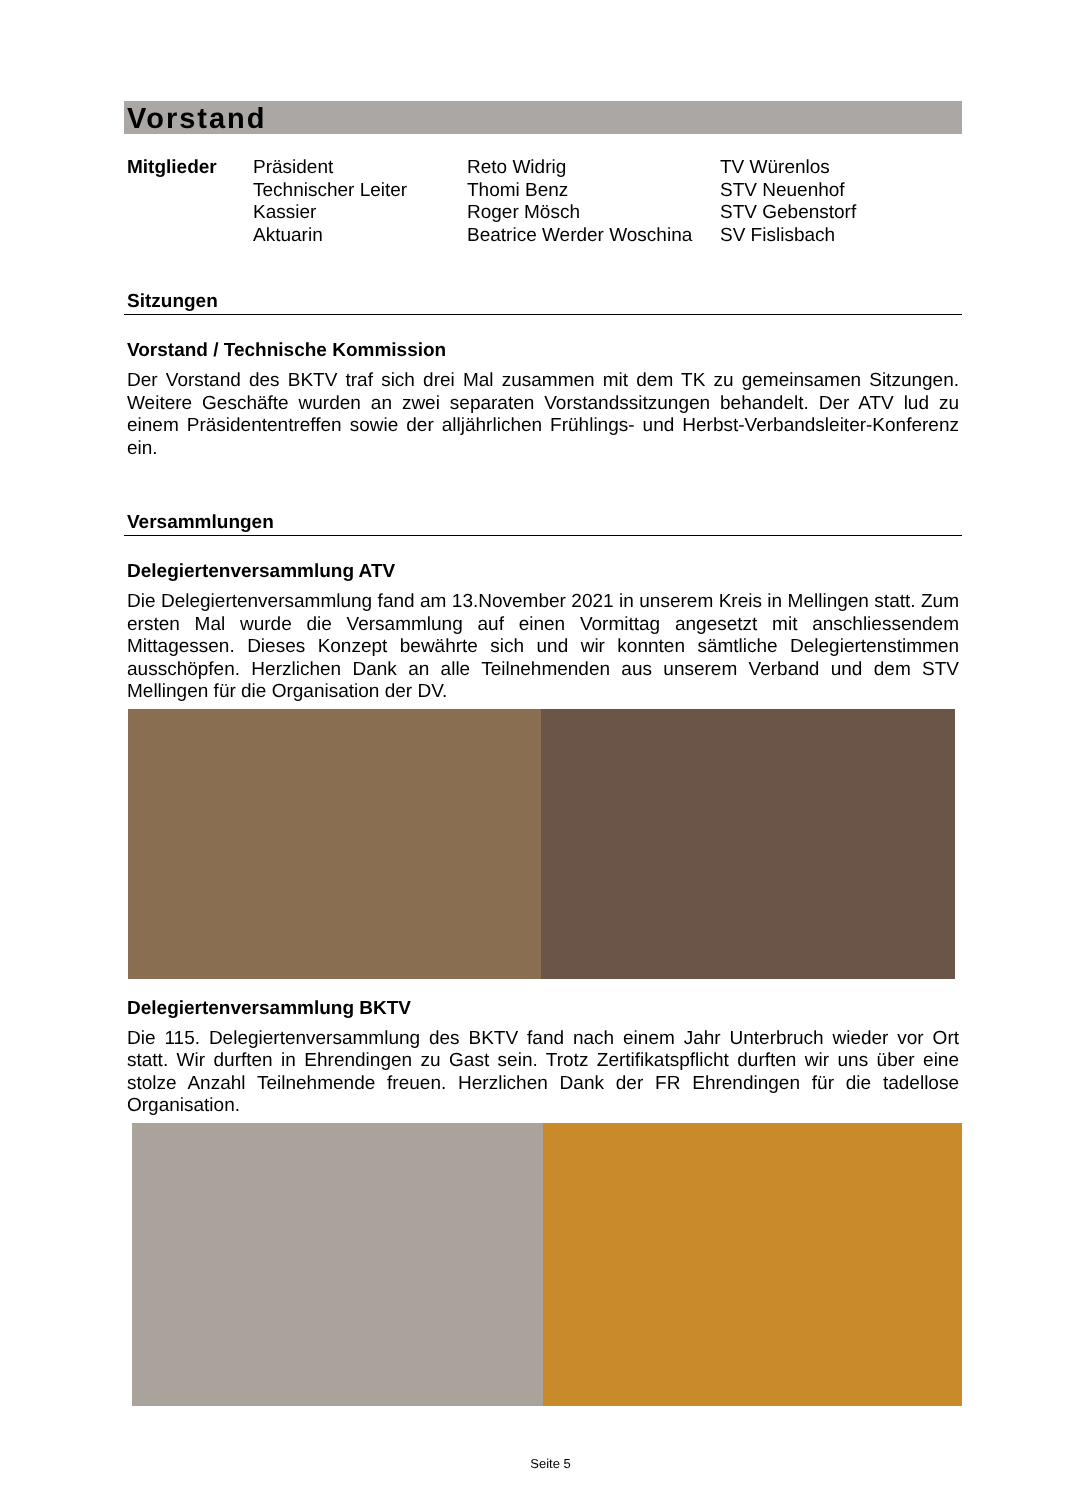Vorstand
| Mitglieder | Präsident | Reto Widrig | TV Würenlos |
| | Technischer Leiter | Thomi Benz | STV Neuenhof |
| | Kassier | Roger Mösch | STV Gebenstorf |
| | Aktuarin | Beatrice Werder Woschina | SV Fislisbach |
Sitzungen
Vorstand / Technische Kommission
Der Vorstand des BKTV traf sich drei Mal zusammen mit dem TK zu gemeinsamen Sitzungen. Weitere Geschäfte wurden an zwei separaten Vorstandssitzungen behandelt. Der ATV lud zu einem Präsidententreffen sowie der alljährlichen Frühlings- und Herbst-Verbandsleiter-Konferenz ein.
Versammlungen
Delegiertenversammlung ATV
Die Delegiertenversammlung fand am 13.November 2021 in unserem Kreis in Mellingen statt. Zum ersten Mal wurde die Versammlung auf einen Vormittag angesetzt mit anschliessendem Mittagessen. Dieses Konzept bewährte sich und wir konnten sämtliche Delegiertenstimmen ausschöpfen. Herzlichen Dank an alle Teilnehmenden aus unserem Verband und dem STV Mellingen für die Organisation der DV.
Delegiertenversammlung BKTV
Die 115. Delegiertenversammlung des BKTV fand nach einem Jahr Unterbruch wieder vor Ort statt. Wir durften in Ehrendingen zu Gast sein. Trotz Zertifikatspflicht durften wir uns über eine stolze Anzahl Teilnehmende freuen. Herzlichen Dank der FR Ehrendingen für die tadellose Organisation.
Seite 5